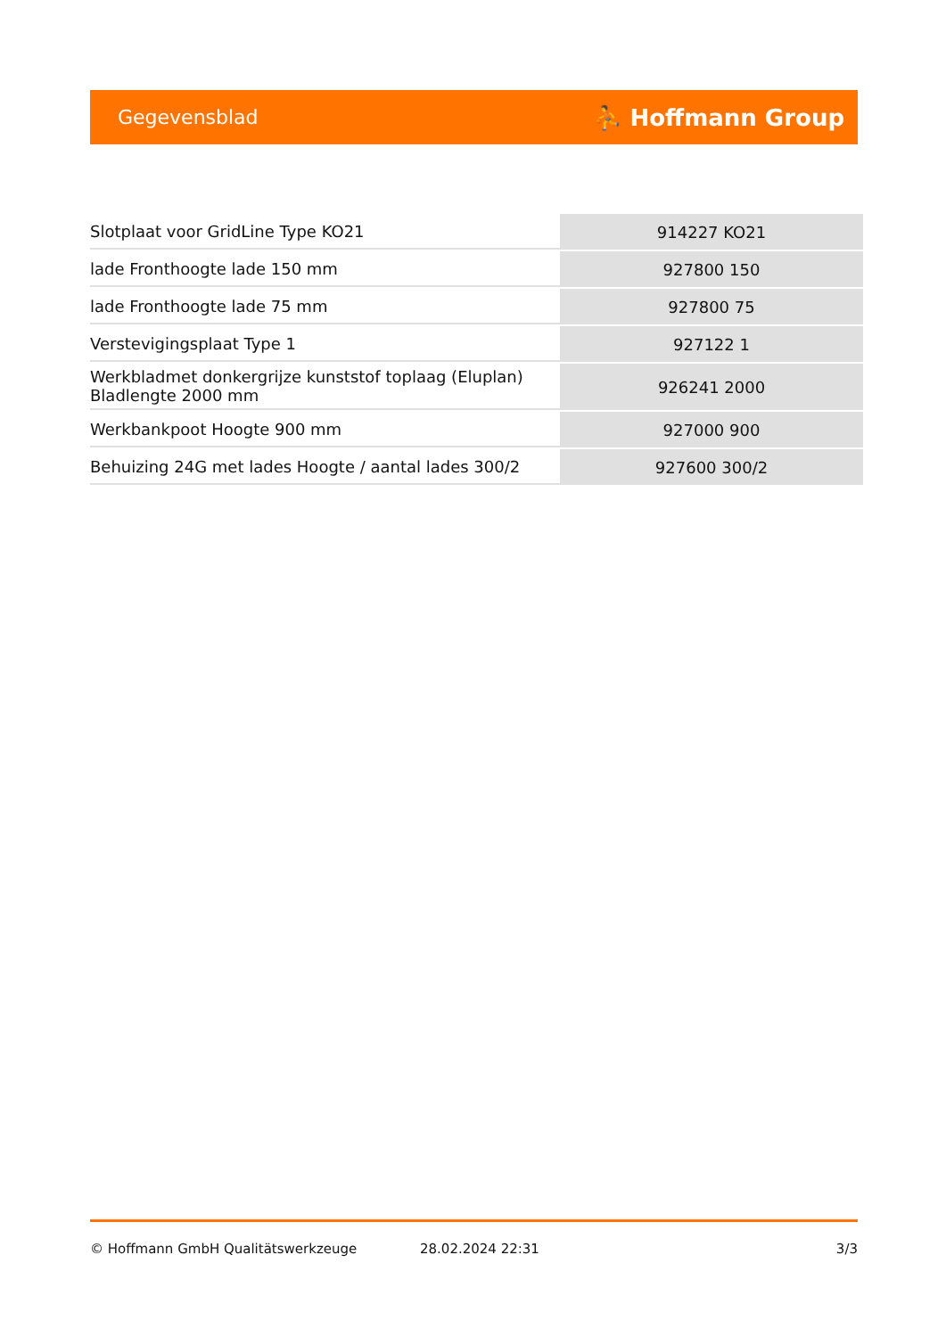Gegevensblad ⛹ Hoffmann Group
| Slotplaat voor GridLine Type KO21 | 914227 KO21 |
| lade Fronthoogte lade 150 mm | 927800 150 |
| lade Fronthoogte lade 75 mm | 927800 75 |
| Verstevigingsplaat Type 1 | 927122 1 |
| Werkbladmet donkergrijze kunststof toplaag (Eluplan) Bladlengte 2000 mm | 926241 2000 |
| Werkbankpoot Hoogte 900 mm | 927000 900 |
| Behuizing 24G met lades Hoogte / aantal lades 300/2 | 927600 300/2 |
© Hoffmann GmbH Qualitätswerkzeuge 28.02.2024 22:31 3/3